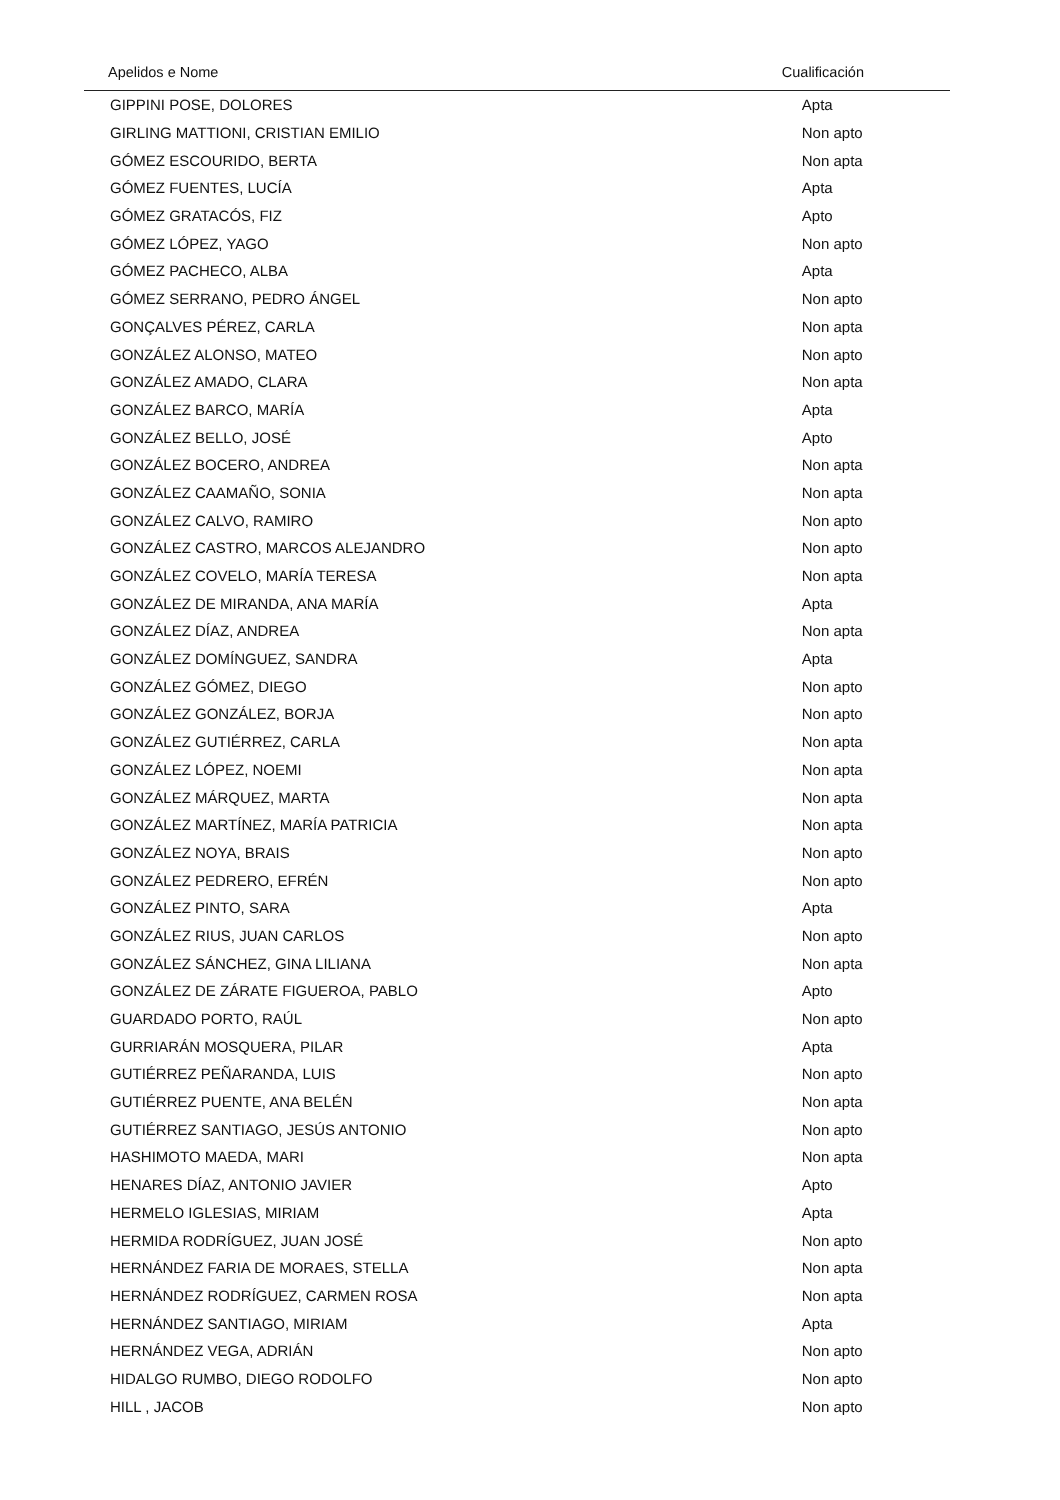| Apelidos e Nome | Cualificación |
| --- | --- |
| GIPPINI POSE, DOLORES | Apta |
| GIRLING MATTIONI, CRISTIAN EMILIO | Non apto |
| GÓMEZ ESCOURIDO, BERTA | Non apta |
| GÓMEZ FUENTES, LUCÍA | Apta |
| GÓMEZ GRATACÓS, FIZ | Apto |
| GÓMEZ LÓPEZ, YAGO | Non apto |
| GÓMEZ PACHECO, ALBA | Apta |
| GÓMEZ SERRANO, PEDRO ÁNGEL | Non apto |
| GONÇALVES PÉREZ, CARLA | Non apta |
| GONZÁLEZ ALONSO, MATEO | Non apto |
| GONZÁLEZ AMADO, CLARA | Non apta |
| GONZÁLEZ BARCO, MARÍA | Apta |
| GONZÁLEZ BELLO, JOSÉ | Apto |
| GONZÁLEZ BOCERO, ANDREA | Non apta |
| GONZÁLEZ CAAMAÑO, SONIA | Non apta |
| GONZÁLEZ CALVO, RAMIRO | Non apto |
| GONZÁLEZ CASTRO, MARCOS ALEJANDRO | Non apto |
| GONZÁLEZ COVELO, MARÍA TERESA | Non apta |
| GONZÁLEZ DE MIRANDA, ANA MARÍA | Apta |
| GONZÁLEZ DÍAZ, ANDREA | Non apta |
| GONZÁLEZ DOMÍNGUEZ, SANDRA | Apta |
| GONZÁLEZ GÓMEZ, DIEGO | Non apto |
| GONZÁLEZ GONZÁLEZ, BORJA | Non apto |
| GONZÁLEZ GUTIÉRREZ, CARLA | Non apta |
| GONZÁLEZ LÓPEZ, NOEMI | Non apta |
| GONZÁLEZ MÁRQUEZ, MARTA | Non apta |
| GONZÁLEZ MARTÍNEZ, MARÍA PATRICIA | Non apta |
| GONZÁLEZ NOYA, BRAIS | Non apto |
| GONZÁLEZ PEDRERO, EFRÉN | Non apto |
| GONZÁLEZ PINTO, SARA | Apta |
| GONZÁLEZ RIUS, JUAN CARLOS | Non apto |
| GONZÁLEZ SÁNCHEZ, GINA LILIANA | Non apta |
| GONZÁLEZ DE ZÁRATE FIGUEROA, PABLO | Apto |
| GUARDADO PORTO, RAÚL | Non apto |
| GURRIARÁN MOSQUERA, PILAR | Apta |
| GUTIÉRREZ PEÑARANDA, LUIS | Non apto |
| GUTIÉRREZ PUENTE, ANA BELÉN | Non apta |
| GUTIÉRREZ SANTIAGO, JESÚS ANTONIO | Non apto |
| HASHIMOTO MAEDA, MARI | Non apta |
| HENARES DÍAZ, ANTONIO JAVIER | Apto |
| HERMELO IGLESIAS, MIRIAM | Apta |
| HERMIDA RODRÍGUEZ, JUAN JOSÉ | Non apto |
| HERNÁNDEZ FARIA DE MORAES, STELLA | Non apta |
| HERNÁNDEZ RODRÍGUEZ, CARMEN ROSA | Non apta |
| HERNÁNDEZ SANTIAGO, MIRIAM | Apta |
| HERNÁNDEZ VEGA, ADRIÁN | Non apto |
| HIDALGO RUMBO, DIEGO RODOLFO | Non apto |
| HILL , JACOB | Non apto |